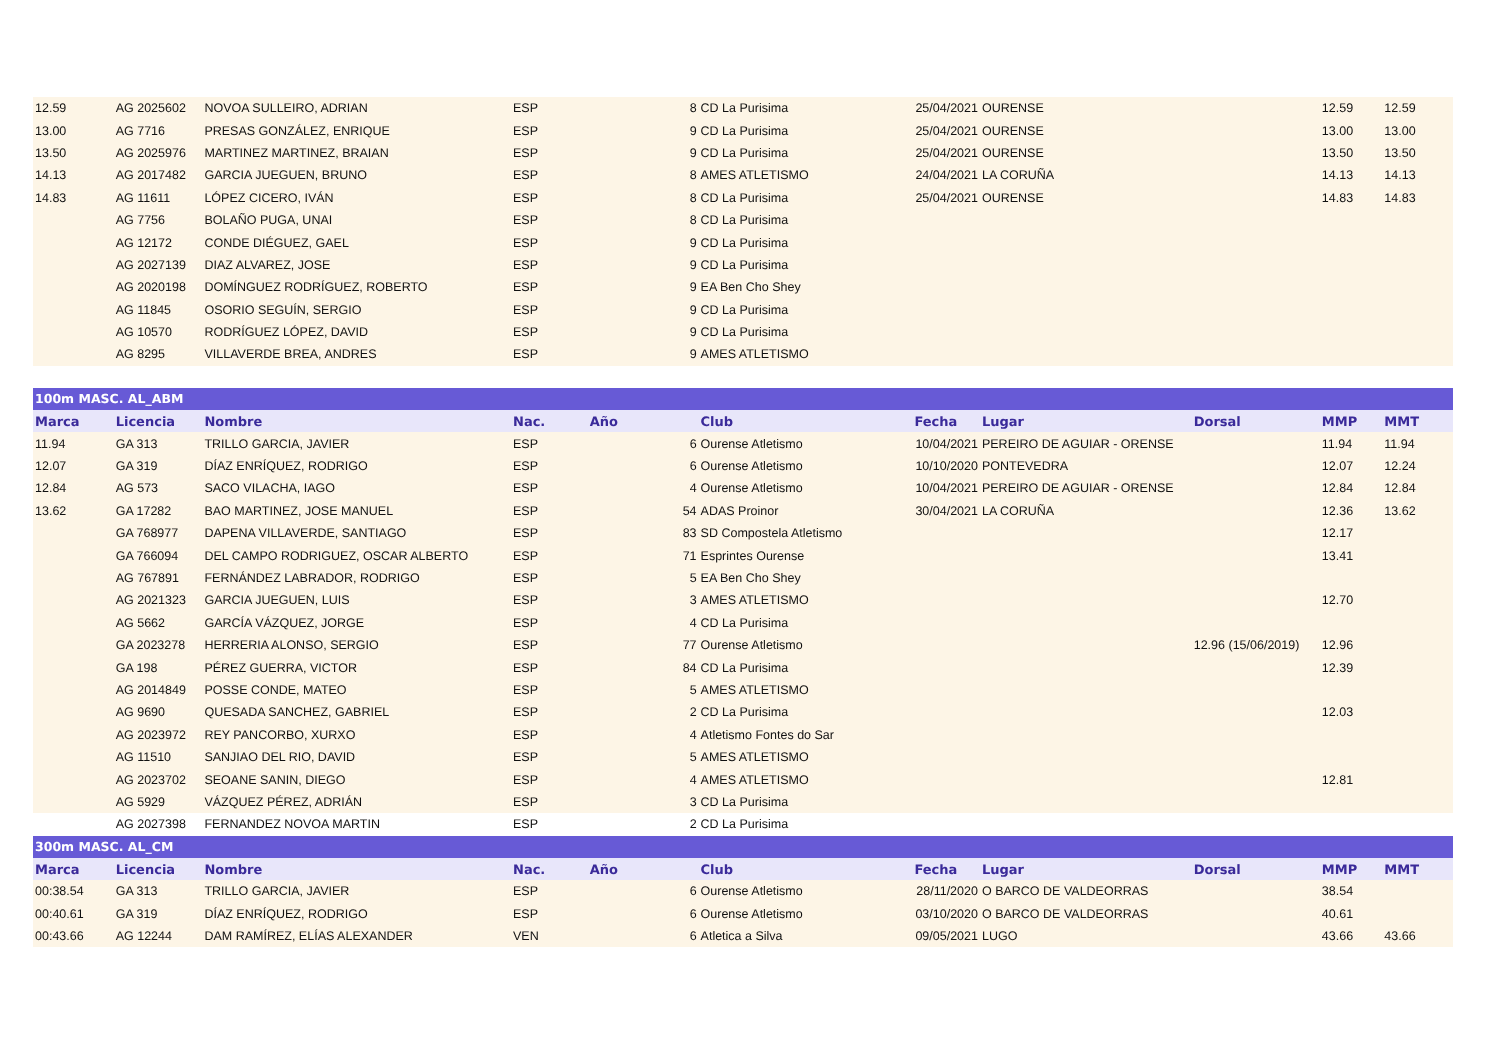| 12.59 | AG 2025602 | NOVOA SULLEIRO, ADRIAN | ESP | | 8 | CD La Purisima | 25/04/2021 | OURENSE | | 12.59 | 12.59 |
| 13.00 | AG 7716 | PRESAS GONZÁLEZ, ENRIQUE | ESP | | 9 | CD La Purisima | 25/04/2021 | OURENSE | | 13.00 | 13.00 |
| 13.50 | AG 2025976 | MARTINEZ MARTINEZ, BRAIAN | ESP | | 9 | CD La Purisima | 25/04/2021 | OURENSE | | 13.50 | 13.50 |
| 14.13 | AG 2017482 | GARCIA JUEGUEN, BRUNO | ESP | | 8 | AMES ATLETISMO | 24/04/2021 | LA CORUÑA | | 14.13 | 14.13 |
| 14.83 | AG 11611 | LÓPEZ CICERO, IVÁN | ESP | | 8 | CD La Purisima | 25/04/2021 | OURENSE | | 14.83 | 14.83 |
| | AG 7756 | BOLAÑO PUGA, UNAI | ESP | | 8 | CD La Purisima | | | | | |
| | AG 12172 | CONDE DIÉGUEZ, GAEL | ESP | | 9 | CD La Purisima | | | | | |
| | AG 2027139 | DIAZ ALVAREZ, JOSE | ESP | | 9 | CD La Purisima | | | | | |
| | AG 2020198 | DOMÍNGUEZ RODRÍGUEZ, ROBERTO | ESP | | 9 | EA Ben Cho Shey | | | | | |
| | AG 11845 | OSORIO SEGUÍN, SERGIO | ESP | | 9 | CD La Purisima | | | | | |
| | AG 10570 | RODRÍGUEZ LÓPEZ, DAVID | ESP | | 9 | CD La Purisima | | | | | |
| | AG 8295 | VILLAVERDE BREA, ANDRES | ESP | | 9 | AMES ATLETISMO | | | | | |
| 100m MASC. AL_ABM | | | | | | | | | | | |
| Marca | Licencia | Nombre | Nac. | Año | | Club | Fecha | Lugar | Dorsal | MMP | MMT |
| 11.94 | GA 313 | TRILLO GARCIA, JAVIER | ESP | | 6 | Ourense Atletismo | 10/04/2021 | PEREIRO DE AGUIAR - ORENSE | | 11.94 | 11.94 |
| 12.07 | GA 319 | DÍAZ ENRÍQUEZ, RODRIGO | ESP | | 6 | Ourense Atletismo | 10/10/2020 | PONTEVEDRA | | 12.07 | 12.24 |
| 12.84 | AG 573 | SACO VILACHA, IAGO | ESP | | 4 | Ourense Atletismo | 10/04/2021 | PEREIRO DE AGUIAR - ORENSE | | 12.84 | 12.84 |
| 13.62 | GA 17282 | BAO MARTINEZ, JOSE MANUEL | ESP | | 54 | ADAS Proinor | 30/04/2021 | LA CORUÑA | | 12.36 | 13.62 |
| | GA 768977 | DAPENA VILLAVERDE, SANTIAGO | ESP | | 83 | SD Compostela Atletismo | | | | 12.17 | |
| | GA 766094 | DEL CAMPO RODRIGUEZ, OSCAR ALBERTO | ESP | | 71 | Esprintes Ourense | | | | 13.41 | |
| | AG 767891 | FERNÁNDEZ LABRADOR, RODRIGO | ESP | | 5 | EA Ben Cho Shey | | | | | |
| | AG 2021323 | GARCIA JUEGUEN, LUIS | ESP | | 3 | AMES ATLETISMO | | | | 12.70 | |
| | AG 5662 | GARCÍA VÁZQUEZ, JORGE | ESP | | 4 | CD La Purisima | | | | | |
| | GA 2023278 | HERRERIA ALONSO, SERGIO | ESP | | 77 | Ourense Atletismo | | | 12.96 (15/06/2019) | 12.96 | |
| | GA 198 | PÉREZ GUERRA, VICTOR | ESP | | 84 | CD La Purisima | | | | 12.39 | |
| | AG 2014849 | POSSE CONDE, MATEO | ESP | | 5 | AMES ATLETISMO | | | | | |
| | AG 9690 | QUESADA SANCHEZ, GABRIEL | ESP | | 2 | CD La Purisima | | | | 12.03 | |
| | AG 2023972 | REY PANCORBO, XURXO | ESP | | 4 | Atletismo Fontes do Sar | | | | | |
| | AG 11510 | SANJIAO DEL RIO, DAVID | ESP | | 5 | AMES ATLETISMO | | | | | |
| | AG 2023702 | SEOANE SANIN, DIEGO | ESP | | 4 | AMES ATLETISMO | | | | 12.81 | |
| | AG 5929 | VÁZQUEZ PÉREZ, ADRIÁN | ESP | | 3 | CD La Purisima | | | | | |
| | AG 2027398 | FERNANDEZ NOVOA MARTIN | ESP | | 2 | CD La Purisima | | | | | |
| 300m MASC. AL_CM | | | | | | | | | | | |
| Marca | Licencia | Nombre | Nac. | Año | | Club | Fecha | Lugar | Dorsal | MMP | MMT |
| 00:38.54 | GA 313 | TRILLO GARCIA, JAVIER | ESP | | 6 | Ourense Atletismo | 28/11/2020 | O BARCO DE VALDEORRAS | | 38.54 | |
| 00:40.61 | GA 319 | DÍAZ ENRÍQUEZ, RODRIGO | ESP | | 6 | Ourense Atletismo | 03/10/2020 | O BARCO DE VALDEORRAS | | 40.61 | |
| 00:43.66 | AG 12244 | DAM RAMÍREZ, ELÍAS ALEXANDER | VEN | | 6 | Atletica a Silva | 09/05/2021 | LUGO | | 43.66 | 43.66 |